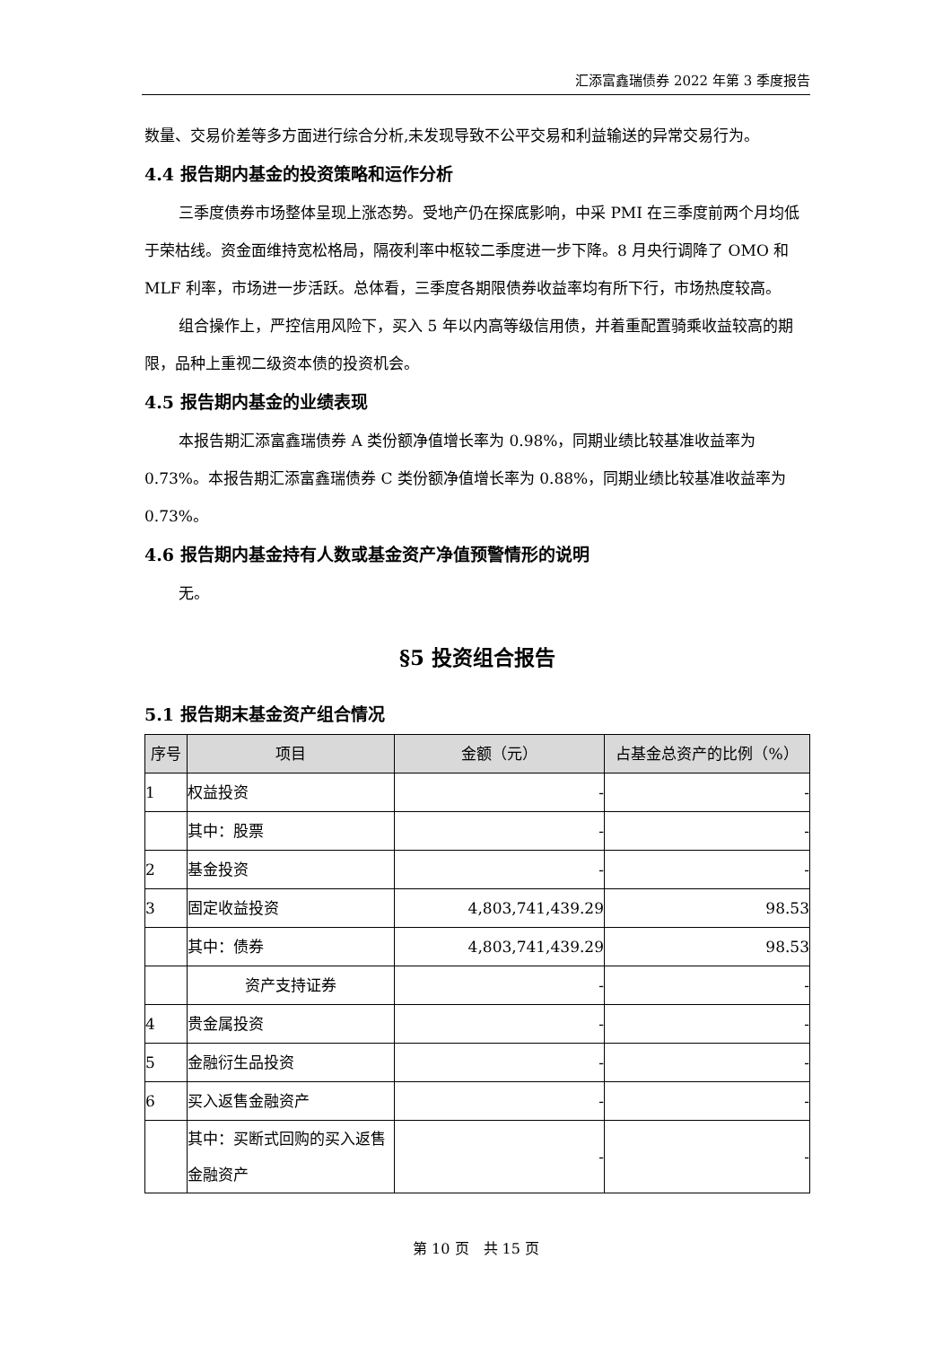汇添富鑫瑞债券 2022 年第 3 季度报告
数量、交易价差等多方面进行综合分析,未发现导致不公平交易和利益输送的异常交易行为。
4.4 报告期内基金的投资策略和运作分析
三季度债券市场整体呈现上涨态势。受地产仍在探底影响，中采 PMI 在三季度前两个月均低于荣枯线。资金面维持宽松格局，隔夜利率中枢较二季度进一步下降。8 月央行调降了 OMO 和 MLF 利率，市场进一步活跃。总体看，三季度各期限债券收益率均有所下行，市场热度较高。
组合操作上，严控信用风险下，买入 5 年以内高等级信用债，并着重配置骑乘收益较高的期限，品种上重视二级资本债的投资机会。
4.5 报告期内基金的业绩表现
本报告期汇添富鑫瑞债券 A 类份额净值增长率为 0.98%，同期业绩比较基准收益率为 0.73%。本报告期汇添富鑫瑞债券 C 类份额净值增长率为 0.88%，同期业绩比较基准收益率为 0.73%。
4.6 报告期内基金持有人数或基金资产净值预警情形的说明
无。
§5 投资组合报告
5.1 报告期末基金资产组合情况
| 序号 | 项目 | 金额（元） | 占基金总资产的比例（%） |
| --- | --- | --- | --- |
| 1 | 权益投资 | - | - |
| | 其中：股票 | - | - |
| 2 | 基金投资 | - | - |
| 3 | 固定收益投资 | 4,803,741,439.29 | 98.53 |
| | 其中：债券 | 4,803,741,439.29 | 98.53 |
| | 资产支持证券 | - | - |
| 4 | 贵金属投资 | - | - |
| 5 | 金融衍生品投资 | - | - |
| 6 | 买入返售金融资产 | - | - |
| | 其中：买断式回购的买入返售金融资产 | - | - |
第 10 页　共 15 页